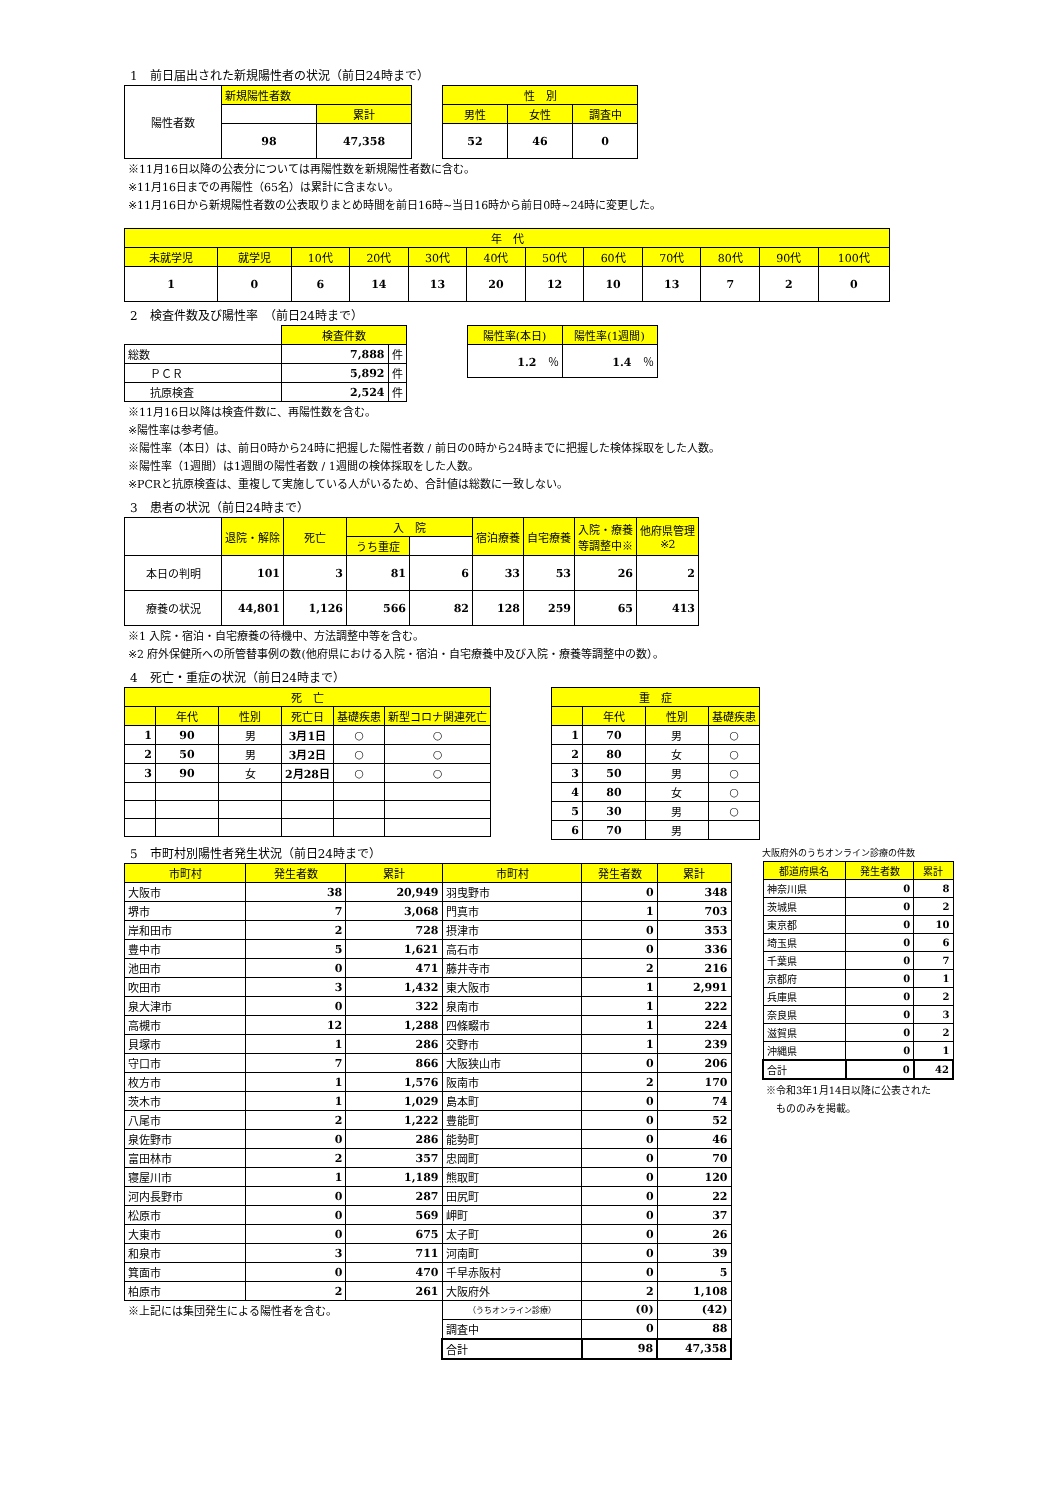1　前日届出された新規陽性者の状況（前日24時まで）
| 陽性者数 | 新規陽性者数 | |
| | | 累計 |
| | 98 | 47,358 |
| 性 別 | | |
| --- | --- | --- |
| 男性 | 女性 | 調査中 |
| 52 | 46 | 0 |
※11月16日以降の公表分については再陽性数を新規陽性者数に含む。
※11月16日までの再陽性（65名）は累計に含まない。
※11月16日から新規陽性者数の公表取りまとめ時間を前日16時~当日16時から前日0時~24時に変更した。
| 年 代 | | | | | | | | | | | |
| --- | --- | --- | --- | --- | --- | --- | --- | --- | --- | --- | --- |
| 未就学児 | 就学児 | 10代 | 20代 | 30代 | 40代 | 50代 | 60代 | 70代 | 80代 | 90代 | 100代 |
| 1 | 0 | 6 | 14 | 13 | 20 | 12 | 10 | 13 | 7 | 2 | 0 |
2　検査件数及び陽性率　（前日24時まで）
| | 検査件数 | |
| 総数 | 7,888 | 件 |
| ＰＣＲ | 5,892 | 件 |
| 抗原検査 | 2,524 | 件 |
| 陽性率(本日) | 陽性率(1週間) |
| --- | --- |
| 1.2 ％ | 1.4 ％ |
※11月16日以降は検査件数に、再陽性数を含む。
※陽性率は参考値。
※陽性率（本日）は、前日0時から24時に把握した陽性者数 / 前日の0時から24時までに把握した検体採取をした人数。
※陽性率（1週間）は1週間の陽性者数 / 1週間の検体採取をした人数。
※PCRと抗原検査は、重複して実施している人がいるため、合計値は総数に一致しない。
3　患者の状況（前日24時まで）
| | 退院・解除 | 死亡 | 入 院 | | 宿泊療養 | 自宅療養 | 入院・療養 等調整中※ | 他府県管理 ※2 |
| | | | うち重症 | | | | | |
| 本日の判明 | 101 | 3 | 81 | 6 | 33 | 53 | 26 | 2 |
| 療養の状況 | 44,801 | 1,126 | 566 | 82 | 128 | 259 | 65 | 413 |
※1 入院・宿泊・自宅療養の待機中、方法調整中等を含む。
※2 府外保健所への所管替事例の数(他府県における入院・宿泊・自宅療養中及び入院・療養等調整中の数）。
4　死亡・重症の状況（前日24時まで）
| 死 亡 | | | | | |
| --- | --- | --- | --- | --- | --- |
| | 年代 | 性別 | 死亡日 | 基礎疾患 | 新型コロナ関連死亡 |
| 1 | 90 | 男 | 3月1日 | ○ | ○ |
| 2 | 50 | 男 | 3月2日 | ○ | ○ |
| 3 | 90 | 女 | 2月28日 | ○ | ○ |
| 重 症 | | | |
| --- | --- | --- | --- |
| | 年代 | 性別 | 基礎疾患 |
| 1 | 70 | 男 | ○ |
| 2 | 80 | 女 | ○ |
| 3 | 50 | 男 | ○ |
| 4 | 80 | 女 | ○ |
| 5 | 30 | 男 | ○ |
| 6 | 70 | 男 | |
5　市町村別陽性者発生状況（前日24時まで）
| 市町村 | 発生者数 | 累計 | 市町村 | 発生者数 | 累計 |
| --- | --- | --- | --- | --- | --- |
| 大阪市 | 38 | 20,949 | 羽曳野市 | 0 | 348 |
| 堺市 | 7 | 3,068 | 門真市 | 1 | 703 |
| 岸和田市 | 2 | 728 | 摂津市 | 0 | 353 |
| 豊中市 | 5 | 1,621 | 高石市 | 0 | 336 |
| 池田市 | 0 | 471 | 藤井寺市 | 2 | 216 |
| 吹田市 | 3 | 1,432 | 東大阪市 | 1 | 2,991 |
| 泉大津市 | 0 | 322 | 泉南市 | 1 | 222 |
| 高槻市 | 12 | 1,288 | 四條畷市 | 1 | 224 |
| 貝塚市 | 1 | 286 | 交野市 | 1 | 239 |
| 守口市 | 7 | 866 | 大阪狭山市 | 0 | 206 |
| 枚方市 | 1 | 1,576 | 阪南市 | 2 | 170 |
| 茨木市 | 1 | 1,029 | 島本町 | 0 | 74 |
| 八尾市 | 2 | 1,222 | 豊能町 | 0 | 52 |
| 泉佐野市 | 0 | 286 | 能勢町 | 0 | 46 |
| 富田林市 | 2 | 357 | 忠岡町 | 0 | 70 |
| 寝屋川市 | 1 | 1,189 | 熊取町 | 0 | 120 |
| 河内長野市 | 0 | 287 | 田尻町 | 0 | 22 |
| 松原市 | 0 | 569 | 岬町 | 0 | 37 |
| 大東市 | 0 | 675 | 太子町 | 0 | 26 |
| 和泉市 | 3 | 711 | 河南町 | 0 | 39 |
| 箕面市 | 0 | 470 | 千早赤阪村 | 0 | 5 |
| 柏原市 | 2 | 261 | 大阪府外 | 2 | 1,108 |
| ※上記には集団発生による陽性者を含む。 | | | （うちオンライン診療） | (0) | (42) |
| | | | 調査中 | 0 | 88 |
| | | | 合計 | 98 | 47,358 |
大阪府外のうちオンライン診療の件数
| 都道府県名 | 発生者数 | 累計 |
| --- | --- | --- |
| 神奈川県 | 0 | 8 |
| 茨城県 | 0 | 2 |
| 東京都 | 0 | 10 |
| 埼玉県 | 0 | 6 |
| 千葉県 | 0 | 7 |
| 京都府 | 0 | 1 |
| 兵庫県 | 0 | 2 |
| 奈良県 | 0 | 3 |
| 滋賀県 | 0 | 2 |
| 沖縄県 | 0 | 1 |
| 合計 | 0 | 42 |
※令和3年1月14日以降に公表された
　もののみを掲載。